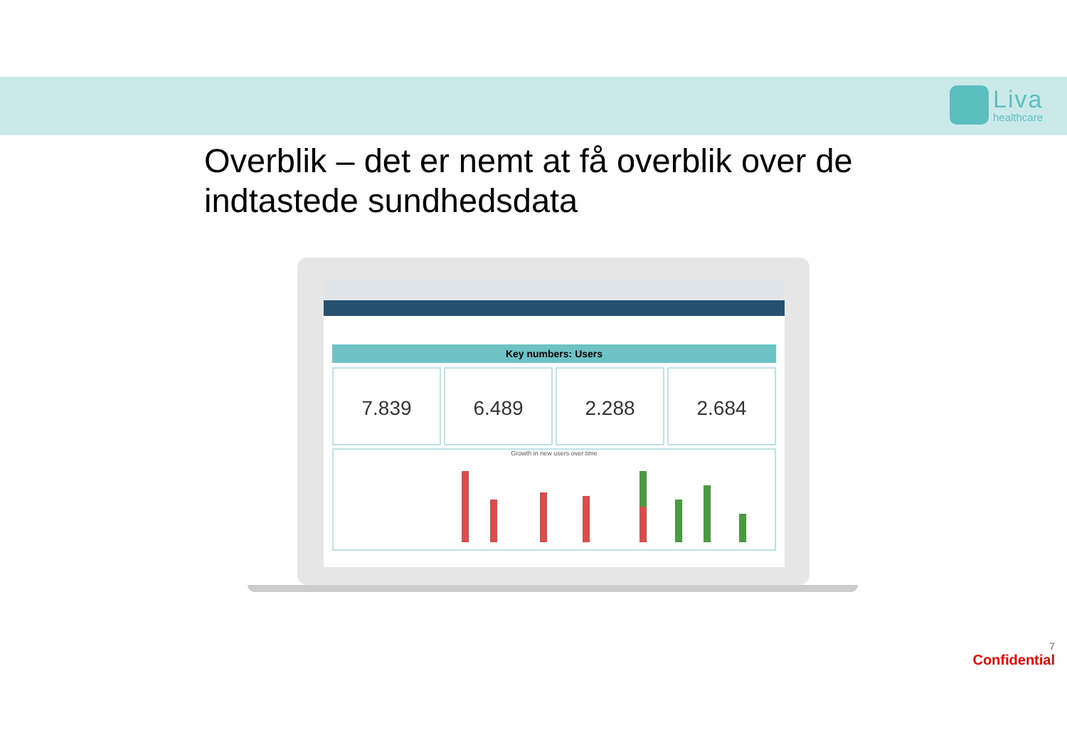Liva
healthcare
Overblik – det er nemt at få overblik over de indtastede sundhedsdata
Key numbers: Users
7.839 6.489 2.288 2.684
Growth in new users over time
7
Confidential